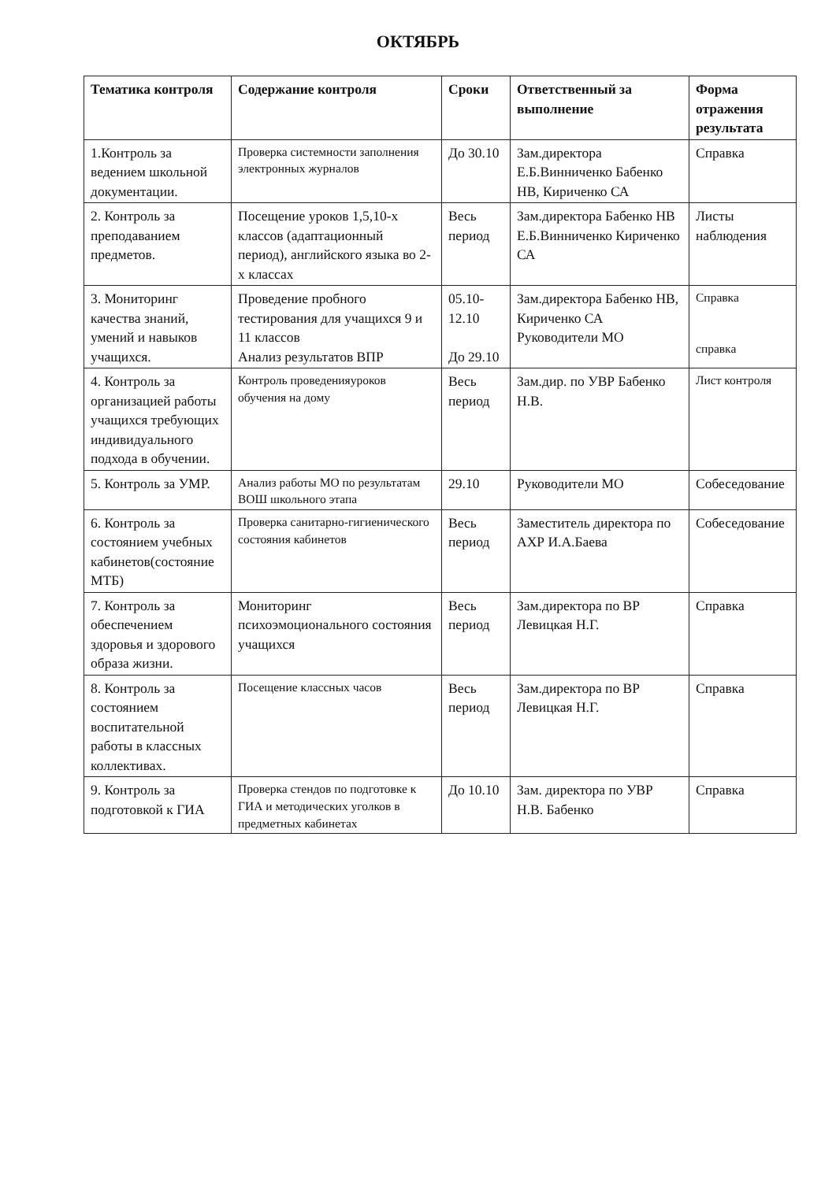ОКТЯБРЬ
| Тематика контроля | Содержание контроля | Сроки | Ответственный за выполнение | Форма отражения результата |
| --- | --- | --- | --- | --- |
| 1.Контроль за ведением школьной документации. | Проверка системности заполнения электронных журналов | До 30.10 | Зам.директора Е.Б.Винниченко Бабенко НВ, Кириченко СА | Справка |
| 2. Контроль за преподаванием предметов. | Посещение уроков 1,5,10-х классов (адаптационный период), английского языка во 2-х классах | Весь период | Зам.директора Бабенко НВ Е.Б.Винниченко Кириченко СА | Листы наблюдения |
| 3. Мониторинг качества знаний, умений и навыков учащихся. | Проведение пробного тестирования для учащихся 9 и 11 классов Анализ результатов ВПР | 05.10-12.10 До 29.10 | Зам.директора Бабенко НВ, Кириченко СА Руководители МО | Справка справка |
| 4. Контроль за организацией работы учащихся требующих индивидуального подхода в обучении. | Контроль проведенияуроков обучения на дому | Весь период | Зам.дир. по УВР Бабенко Н.В. | Лист контроля |
| 5. Контроль за УМР. | Анализ работы МО по результатам ВОШ школьного этапа | 29.10 | Руководители МО | Собеседование |
| 6. Контроль за состоянием учебных кабинетов(состояние МТБ) | Проверка санитарно-гигиенического состояния кабинетов | Весь период | Заместитель директора по АХР И.А.Баева | Собеседование |
| 7. Контроль за обеспечением здоровья и здорового образа жизни. | Мониторинг психоэмоционального состояния учащихся | Весь период | Зам.директора по ВР Левицкая Н.Г. | Справка |
| 8. Контроль за состоянием воспитательной работы в классных коллективах. | Посещение классных часов | Весь период | Зам.директора по ВР Левицкая Н.Г. | Справка |
| 9. Контроль за подготовкой к ГИА | Проверка стендов по подготовке к ГИА и методических уголков в предметных кабинетах | До 10.10 | Зам. директора по УВР Н.В. Бабенко | Справка |